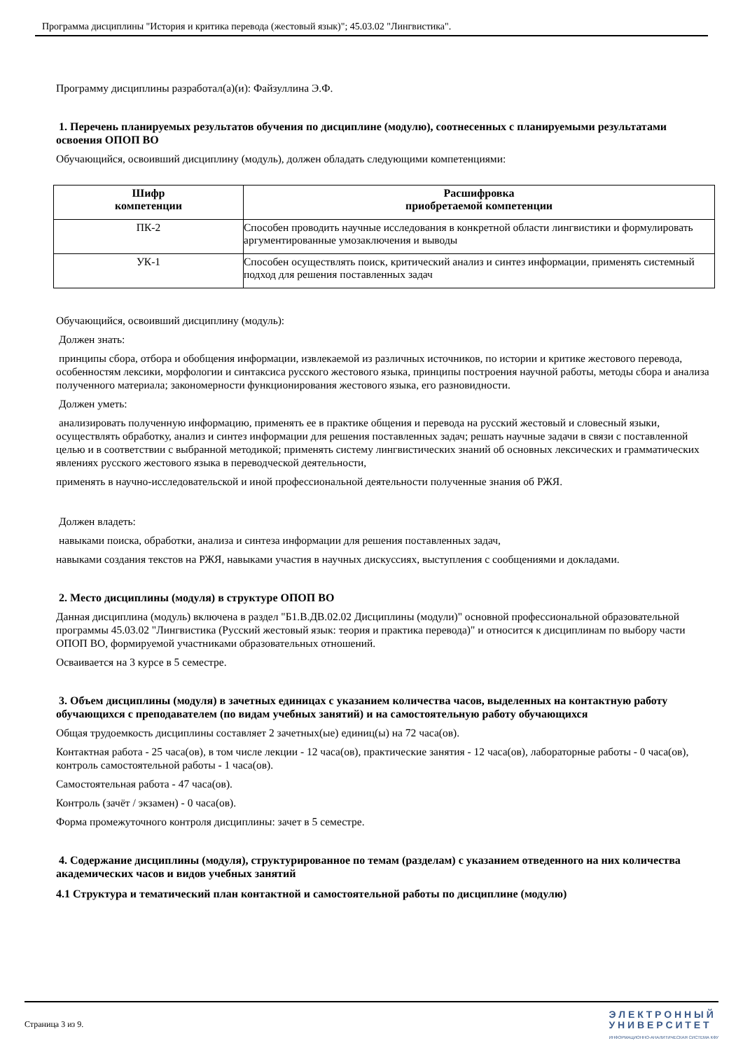Программа дисциплины "История и критика перевода (жестовый язык)"; 45.03.02 "Лингвистика".
Программу дисциплины разработал(а)(и): Файзуллина Э.Ф.
1. Перечень планируемых результатов обучения по дисциплине (модулю), соотнесенных с планируемыми результатами освоения ОПОП ВО
Обучающийся, освоивший дисциплину (модуль), должен обладать следующими компетенциями:
| Шифр компетенции | Расшифровка приобретаемой компетенции |
| --- | --- |
| ПК-2 | Способен проводить научные исследования в конкретной области лингвистики и формулировать аргументированные умозаключения и выводы |
| УК-1 | Способен осуществлять поиск, критический анализ и синтез информации, применять системный подход для решения поставленных задач |
Обучающийся, освоивший дисциплину (модуль):
Должен знать:
принципы сбора, отбора и обобщения информации, извлекаемой из различных источников, по истории и критике жестового перевода, особенностям лексики, морфологии и синтаксиса русского жестового языка, принципы построения научной работы, методы сбора и анализа полученного материала; закономерности функционирования жестового языка, его разновидности.
Должен уметь:
анализировать полученную информацию, применять ее в практике общения и перевода на русский жестовый и словесный языки, осуществлять обработку, анализ и синтез информации для решения поставленных задач; решать научные задачи в связи с поставленной целью и в соответствии с выбранной методикой; применять систему лингвистических знаний об основных лексических и грамматических явлениях русского жестового языка в переводческой деятельности,
применять в научно-исследовательской и иной профессиональной деятельности полученные знания об РЖЯ.
Должен владеть:
навыками поиска, обработки, анализа и синтеза информации для решения поставленных задач,
навыками создания текстов на РЖЯ, навыками участия в научных дискуссиях, выступления с сообщениями и докладами.
2. Место дисциплины (модуля) в структуре ОПОП ВО
Данная дисциплина (модуль) включена в раздел "Б1.В.ДВ.02.02 Дисциплины (модули)" основной профессиональной образовательной программы 45.03.02 "Лингвистика (Русский жестовый язык: теория и практика перевода)" и относится к дисциплинам по выбору части ОПОП ВО, формируемой участниками образовательных отношений.
Осваивается на 3 курсе в 5 семестре.
3. Объем дисциплины (модуля) в зачетных единицах с указанием количества часов, выделенных на контактную работу обучающихся с преподавателем (по видам учебных занятий) и на самостоятельную работу обучающихся
Общая трудоемкость дисциплины составляет 2 зачетных(ые) единиц(ы) на 72 часа(ов).
Контактная работа - 25 часа(ов), в том числе лекции - 12 часа(ов), практические занятия - 12 часа(ов), лабораторные работы - 0 часа(ов), контроль самостоятельной работы - 1 часа(ов).
Самостоятельная работа - 47 часа(ов).
Контроль (зачёт / экзамен) - 0 часа(ов).
Форма промежуточного контроля дисциплины: зачет в 5 семестре.
4. Содержание дисциплины (модуля), структурированное по темам (разделам) с указанием отведенного на них количества академических часов и видов учебных занятий
4.1 Структура и тематический план контактной и самостоятельной работы по дисциплине (модулю)
Страница 3 из 9.
Э Л Е К Т Р О Н Н Ы Й
У Н И В Е Р С И Т Е Т
ИНФОРМАЦИОННО-АНАЛИТИЧЕСКАЯ СИСТЕМА КФУ